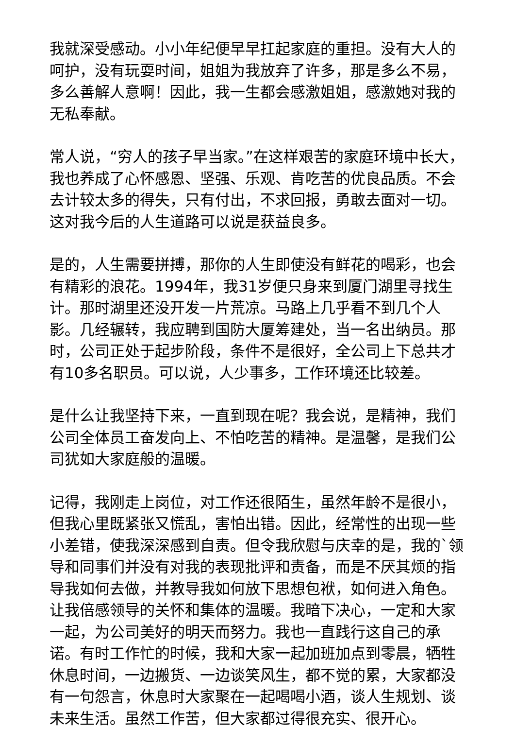我就深受感动。小小年纪便早早扛起家庭的重担。没有大人的呵护，没有玩耍时间，姐姐为我放弃了许多，那是多么不易，多么善解人意啊！因此，我一生都会感激姐姐，感激她对我的无私奉献。
常人说，“穷人的孩子早当家。”在这样艰苦的家庭环境中长大，我也养成了心怀感恩、坚强、乐观、肯吃苦的优良品质。不会去计较太多的得失，只有付出，不求回报，勇敢去面对一切。这对我今后的人生道路可以说是获益良多。
是的，人生需要拼搏，那你的人生即使没有鲜花的喝彩，也会有精彩的浪花。1994年，我31岁便只身来到厦门湖里寻找生计。那时湖里还没开发一片荒凉。马路上几乎看不到几个人影。几经辗转，我应聘到国防大厦筹建处，当一名出纳员。那时，公司正处于起步阶段，条件不是很好，全公司上下总共才有10多名职员。可以说，人少事多，工作环境还比较差。
是什么让我坚持下来，一直到现在呢？我会说，是精神，我们公司全体员工奋发向上、不怕吃苦的精神。是温馨，是我们公司犹如大家庭般的温暖。
记得，我刚走上岗位，对工作还很陌生，虽然年龄不是很小，但我心里既紧张又慌乱，害怕出错。因此，经常性的出现一些小差错，使我深深感到自责。但令我欣慰与庆幸的是，我的`领导和同事们并没有对我的表现批评和责备，而是不厌其烦的指导我如何去做，并教导我如何放下思想包袱，如何进入角色。让我倍感领导的关怀和集体的温暖。我暗下决心，一定和大家一起，为公司美好的明天而努力。我也一直践行这自己的承诺。有时工作忙的时候，我和大家一起加班加点到零晨，牺牲休息时间，一边搬货、一边谈笑风生，都不觉的累，大家都没有一句怨言，休息时大家聚在一起喝喝小酒，谈人生规划、谈未来生活。虽然工作苦，但大家都过得很充实、很开心。